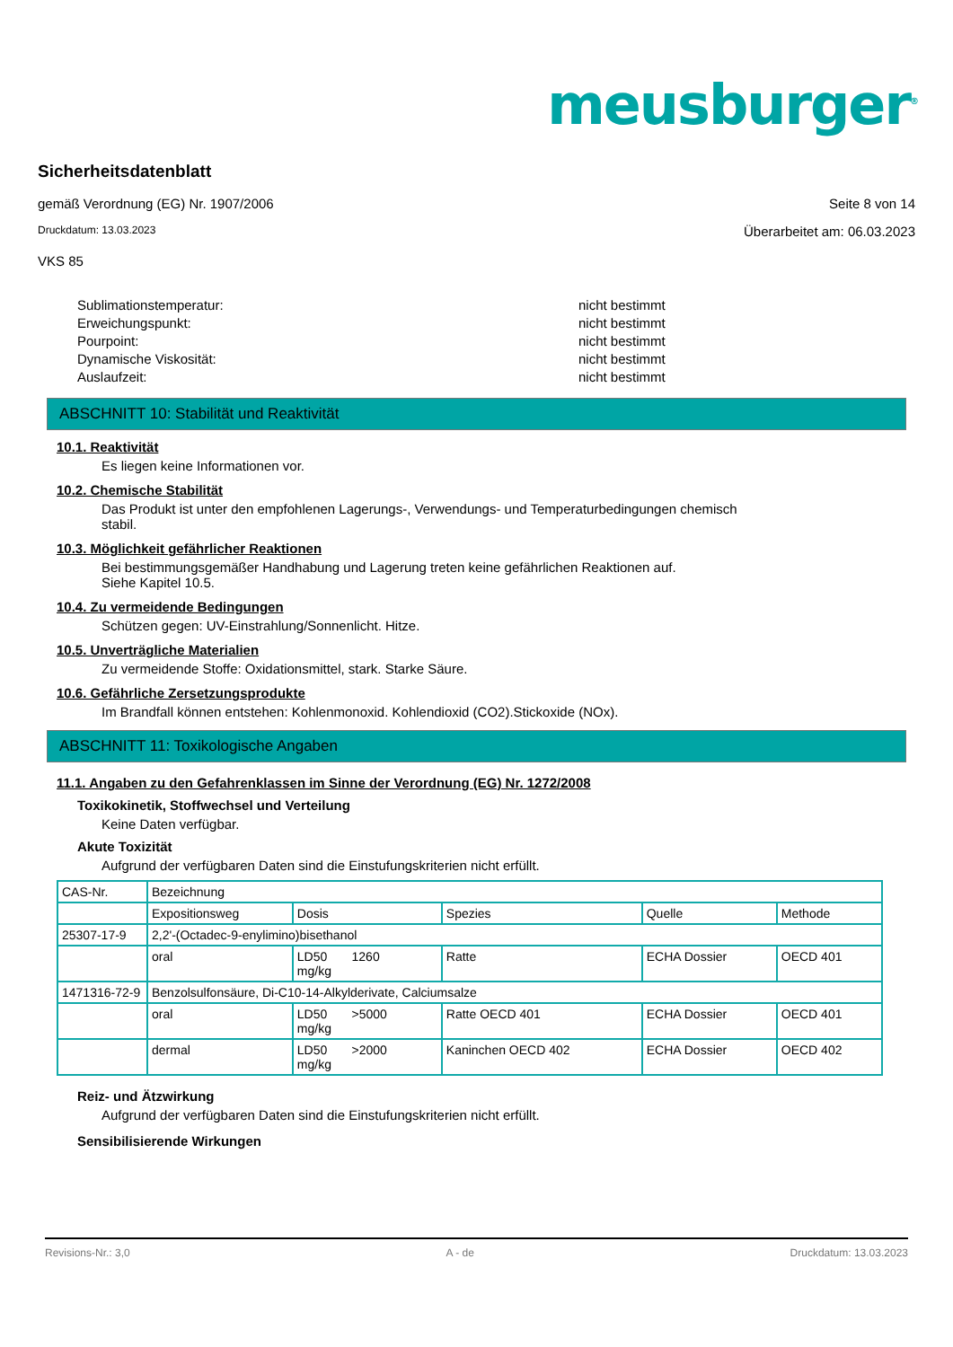meusburger<sup>®</sup>
Sicherheitsdatenblatt
gemäß Verordnung (EG) Nr. 1907/2006 Seite 8 von 14
Druckdatum: 13.03.2023 Überarbeitet am: 06.03.2023
VKS 85
Sublimationstemperatur: nicht bestimmt
Erweichungspunkt: nicht bestimmt
Pourpoint: nicht bestimmt
Dynamische Viskosität: nicht bestimmt
Auslaufzeit: nicht bestimmt
ABSCHNITT 10: Stabilität und Reaktivität
10.1. Reaktivität
Es liegen keine Informationen vor.
10.2. Chemische Stabilität
Das Produkt ist unter den empfohlenen Lagerungs-, Verwendungs- und Temperaturbedingungen chemisch
stabil.
10.3. Möglichkeit gefährlicher Reaktionen
Bei bestimmungsgemäßer Handhabung und Lagerung treten keine gefährlichen Reaktionen auf.
Siehe Kapitel 10.5.
10.4. Zu vermeidende Bedingungen
Schützen gegen: UV-Einstrahlung/Sonnenlicht. Hitze.
10.5. Unverträgliche Materialien
Zu vermeidende Stoffe: Oxidationsmittel, stark. Starke Säure.
10.6. Gefährliche Zersetzungsprodukte
Im Brandfall können entstehen: Kohlenmonoxid. Kohlendioxid (CO2).Stickoxide (NOx).
ABSCHNITT 11: Toxikologische Angaben
11.1. Angaben zu den Gefahrenklassen im Sinne der Verordnung (EG) Nr. 1272/2008
Toxikokinetik, Stoffwechsel und Verteilung
Keine Daten verfügbar.
Akute Toxizität
Aufgrund der verfügbaren Daten sind die Einstufungskriterien nicht erfüllt.
| CAS-Nr. | Bezeichnung | | | | |
| | Expositionsweg | Dosis | Spezies | Quelle | Methode |
| 25307-17-9 | 2,2'-(Octadec-9-enylimino)bisethanol | | | | |
| | oral | LD50 1260 mg/kg | Ratte | ECHA Dossier | OECD 401 |
| 1471316-72-9 | Benzolsulfonsäure, Di-C10-14-Alkylderivate, Calciumsalze | | | | |
| | oral | LD50 >5000 mg/kg | Ratte OECD 401 | ECHA Dossier | OECD 401 |
| | dermal | LD50 >2000 mg/kg | Kaninchen OECD 402 | ECHA Dossier | OECD 402 |
Reiz- und Ätzwirkung
Aufgrund der verfügbaren Daten sind die Einstufungskriterien nicht erfüllt.
Sensibilisierende Wirkungen
Revisions-Nr.: 3,0 A - de Druckdatum: 13.03.2023